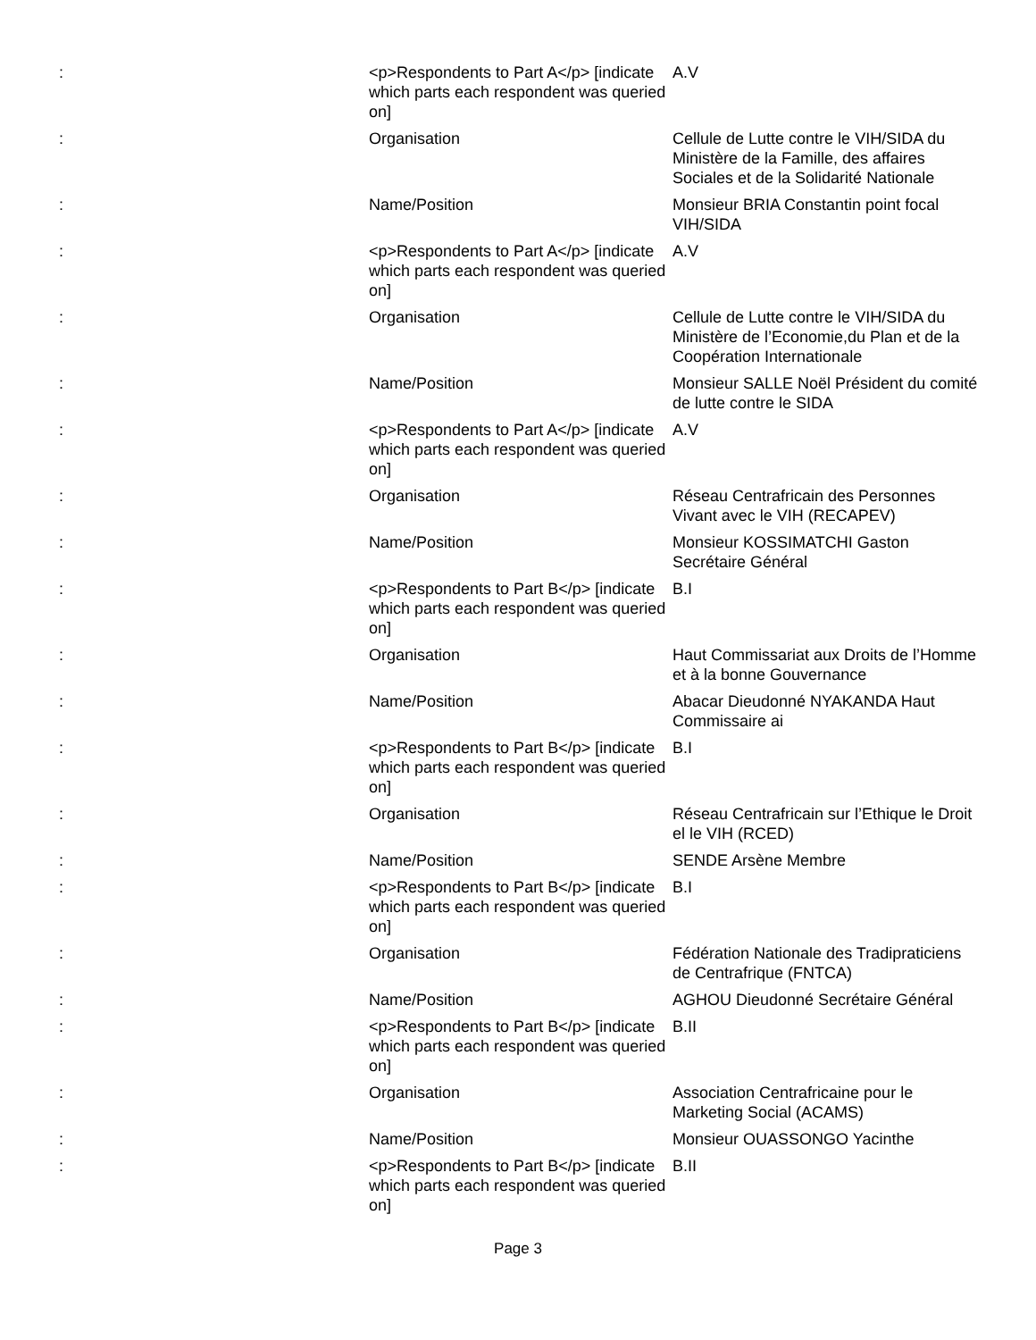| : | <p>Respondents to Part A</p> [indicate which parts each respondent was queried on] | A.V |
| : | Organisation | Cellule de Lutte contre le VIH/SIDA du Ministère de la Famille, des affaires Sociales et de la Solidarité Nationale |
| : | Name/Position | Monsieur BRIA Constantin point focal VIH/SIDA |
| : | <p>Respondents to Part A</p> [indicate which parts each respondent was queried on] | A.V |
| : | Organisation | Cellule de Lutte contre le VIH/SIDA du Ministère de l’Economie,du Plan et de la Coopération Internationale |
| : | Name/Position | Monsieur SALLE Noël Président du comité de lutte contre le SIDA |
| : | <p>Respondents to Part A</p> [indicate which parts each respondent was queried on] | A.V |
| : | Organisation | Réseau Centrafricain des Personnes Vivant avec le VIH (RECAPEV) |
| : | Name/Position | Monsieur KOSSIMATCHI Gaston Secrétaire Général |
| : | <p>Respondents to Part B</p> [indicate which parts each respondent was queried on] | B.I |
| : | Organisation | Haut Commissariat aux Droits de l’Homme et à la bonne Gouvernance |
| : | Name/Position | Abacar Dieudonné NYAKANDA Haut Commissaire ai |
| : | <p>Respondents to Part B</p> [indicate which parts each respondent was queried on] | B.I |
| : | Organisation | Réseau Centrafricain sur l’Ethique le Droit el le VIH (RCED) |
| : | Name/Position | SENDE Arsène Membre |
| : | <p>Respondents to Part B</p> [indicate which parts each respondent was queried on] | B.I |
| : | Organisation | Fédération Nationale des Tradipraticiens de Centrafrique (FNTCA) |
| : | Name/Position | AGHOU Dieudonné Secrétaire Général |
| : | <p>Respondents to Part B</p> [indicate which parts each respondent was queried on] | B.II |
| : | Organisation | Association Centrafricaine pour le Marketing Social (ACAMS) |
| : | Name/Position | Monsieur OUASSONGO Yacinthe |
| : | <p>Respondents to Part B</p> [indicate which parts each respondent was queried on] | B.II |
Page 3